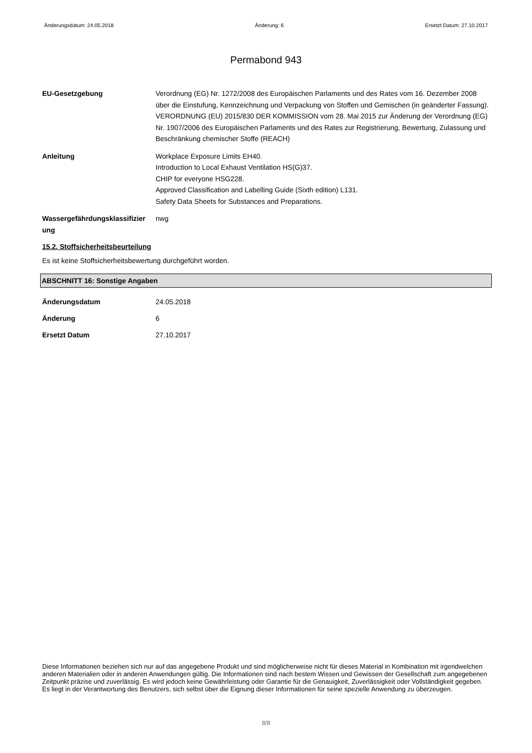Änderungsdatum: 24.05.2018 Änderung: 6 Ersetzt Datum: 27.10.2017
Permabond 943
EU-Gesetzgebung Verordnung (EG) Nr. 1272/2008 des Europäischen Parlaments und des Rates vom 16. Dezember 2008 über die Einstufung, Kennzeichnung und Verpackung von Stoffen und Gemischen (in geänderter Fassung).
VERORDNUNG (EU) 2015/830 DER KOMMISSION vom 28. Mai 2015 zur Änderung der Verordnung (EG) Nr. 1907/2006 des Europäischen Parlaments und des Rates zur Registrierung, Bewertung, Zulassung und Beschränkung chemischer Stoffe (REACH)
Anleitung Workplace Exposure Limits EH40.
Introduction to Local Exhaust Ventilation HS(G)37.
CHIP for everyone HSG228.
Approved Classification and Labelling Guide (Sixth edition) L131.
Safety Data Sheets for Substances and Preparations.
Wassergefährdungsklassifizier ung
nwg
15.2. Stoffsicherheitsbeurteilung
Es ist keine Stoffsicherheitsbewertung durchgeführt worden.
ABSCHNITT 16: Sonstige Angaben
Änderungsdatum 24.05.2018
Änderung 6
Ersetzt Datum 27.10.2017
Diese Informationen beziehen sich nur auf das angegebene Produkt und sind möglicherweise nicht für dieses Material in Kombination mit irgendwelchen anderen Materialien oder in anderen Anwendungen gültig. Die Informationen sind nach bestem Wissen und Gewissen der Gesellschaft zum angegebenen Zeitpunkt präzise und zuverlässig. Es wird jedoch keine Gewährleistung oder Garantie für die Genauigkeit, Zuverlässigkeit oder Vollständigkeit gegeben. Es liegt in der Verantwortung des Benutzers, sich selbst über die Eignung dieser Informationen für seine spezielle Anwendung zu überzeugen.
8/8